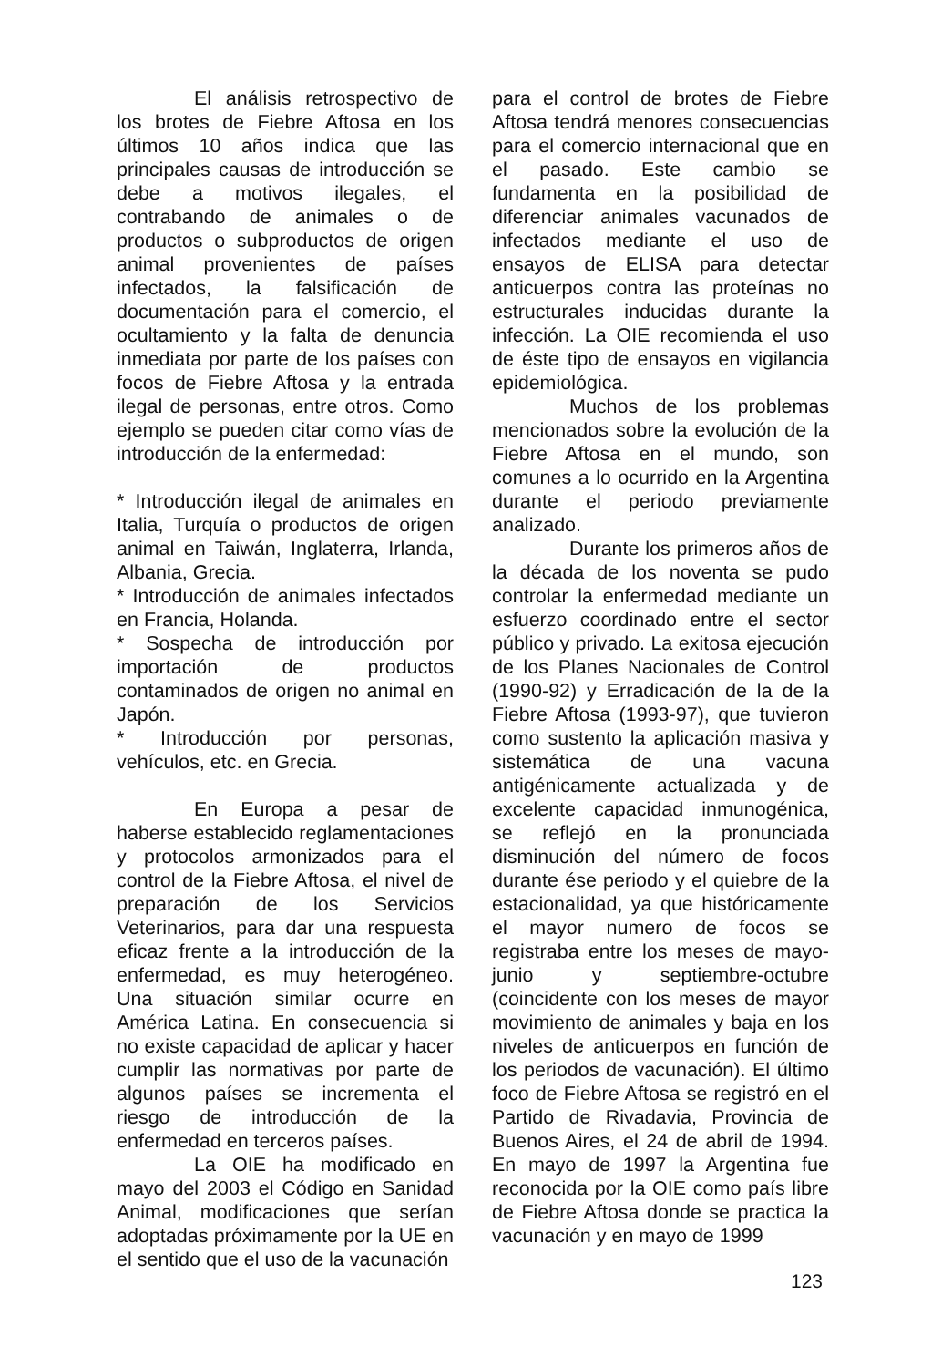El análisis retrospectivo de los brotes de Fiebre Aftosa en los últimos 10 años indica que las principales causas de introducción se debe a motivos ilegales, el contrabando de animales o de productos o subproductos de origen animal provenientes de países infectados, la falsificación de documentación para el comercio, el ocultamiento y la falta de denuncia inmediata por parte de los países con focos de Fiebre Aftosa y la entrada ilegal de personas, entre otros. Como ejemplo se pueden citar como vías de introducción de la enfermedad:
* Introducción ilegal de animales en Italia, Turquía o productos de origen animal en Taiwán, Inglaterra, Irlanda, Albania, Grecia.
* Introducción de animales infectados en Francia, Holanda.
* Sospecha de introducción por importación de productos contaminados de origen no animal en Japón.
* Introducción por personas, vehículos, etc. en Grecia.
En Europa a pesar de haberse establecido reglamentaciones y protocolos armonizados para el control de la Fiebre Aftosa, el nivel de preparación de los Servicios Veterinarios, para dar una respuesta eficaz frente a la introducción de la enfermedad, es muy heterogéneo. Una situación similar ocurre en América Latina. En consecuencia si no existe capacidad de aplicar y hacer cumplir las normativas por parte de algunos países se incrementa el riesgo de introducción de la enfermedad en terceros países.
La OIE ha modificado en mayo del 2003 el Código en Sanidad Animal, modificaciones que serían adoptadas próximamente por la UE en el sentido que el uso de la vacunación
para el control de brotes de Fiebre Aftosa tendrá menores consecuencias para el comercio internacional que en el pasado. Este cambio se fundamenta en la posibilidad de diferenciar animales vacunados de infectados mediante el uso de ensayos de ELISA para detectar anticuerpos contra las proteínas no estructurales inducidas durante la infección. La OIE recomienda el uso de éste tipo de ensayos en vigilancia epidemiológica.
Muchos de los problemas mencionados sobre la evolución de la Fiebre Aftosa en el mundo, son comunes a lo ocurrido en la Argentina durante el periodo previamente analizado.
Durante los primeros años de la década de los noventa se pudo controlar la enfermedad mediante un esfuerzo coordinado entre el sector público y privado. La exitosa ejecución de los Planes Nacionales de Control (1990-92) y Erradicación de la de la Fiebre Aftosa (1993-97), que tuvieron como sustento la aplicación masiva y sistemática de una vacuna antigénicamente actualizada y de excelente capacidad inmunogénica, se reflejó en la pronunciada disminución del número de focos durante ése periodo y el quiebre de la estacionalidad, ya que históricamente el mayor numero de focos se registraba entre los meses de mayo-junio y septiembre-octubre (coincidente con los meses de mayor movimiento de animales y baja en los niveles de anticuerpos en función de los periodos de vacunación). El último foco de Fiebre Aftosa se registró en el Partido de Rivadavia, Provincia de Buenos Aires, el 24 de abril de 1994. En mayo de 1997 la Argentina fue reconocida por la OIE como país libre de Fiebre Aftosa donde se practica la vacunación y en mayo de 1999
123